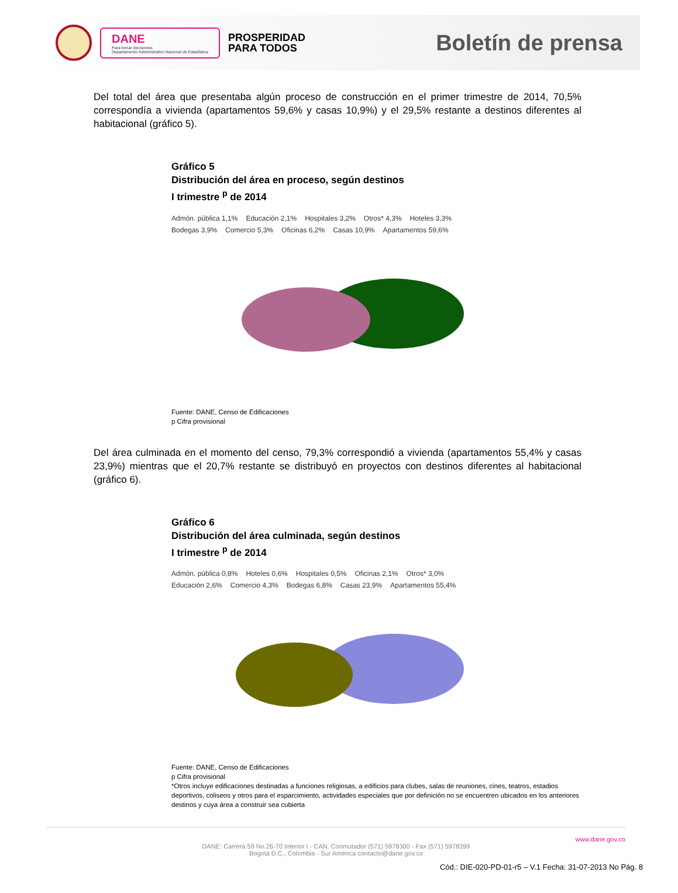DANE
Para tomar decisiones
Departamento Administrativo Nacional de Estadística
PROSPERIDAD
PARA TODOS
Boletín de prensa
Del total del área que presentaba algún proceso de construcción en el primer trimestre de 2014, 70,5% correspondía a vivienda (apartamentos 59,6% y casas 10,9%) y el 29,5% restante a destinos diferentes al habitacional (gráfico 5).
Gráfico 5
Distribución del área en proceso, según destinos
I trimestre <sup>p</sup> de 2014
Admón. pública 1,1% Educación 2,1% Hospitales 3,2% Otros* 4,3% Hoteles 3,3% Bodegas 3,9% Comercio 5,3% Oficinas 6,2% Casas 10,9% Apartamentos 59,6%
Fuente: DANE, Censo de Edificaciones
p Cifra provisional
Del área culminada en el momento del censo, 79,3% correspondió a vivienda (apartamentos 55,4% y casas 23,9%) mientras que el 20,7% restante se distribuyó en proyectos con destinos diferentes al habitacional (gráfico 6).
Gráfico 6
Distribución del área culminada, según destinos
I trimestre <sup>p</sup> de 2014
Admón. pública 0,8% Hoteles 0,6% Hospitales 0,5% Oficinas 2,1% Otros* 3,0% Educación 2,6% Comercio 4,3% Bodegas 6,8% Casas 23,9% Apartamentos 55,4%
Fuente: DANE, Censo de Edificaciones
p Cifra provisional
*Otros incluye edificaciones destinadas a funciones religiosas, a edificios para clubes, salas de reuniones, cines, teatros, estadios deportivos, coliseos y otros para el esparcimiento, actividades especiales que por definición no se encuentren ubicados en los anteriores destinos y cuya área a construir sea cubierta
www.dane.gov.co
DANE: Carrera 59 No.26-70 Interior I - CAN. Conmutador (571) 5978300 - Fax (571) 5978399
Bogotá D.C., Colombia - Sur América contacto@dane.gov.co
Cód.: DIE-020-PD-01-r5 – V.1 Fecha: 31-07-2013 No Pág. 8